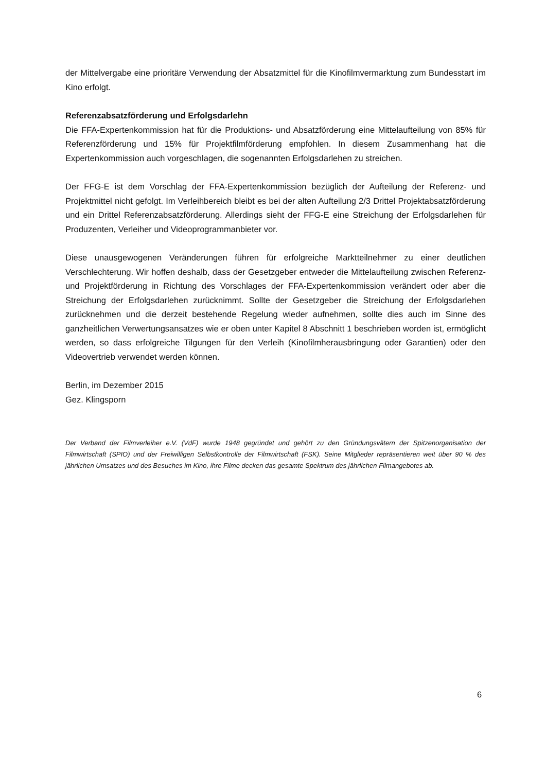der Mittelvergabe eine prioritäre Verwendung der Absatzmittel für die Kinofilmvermarktung zum Bundesstart im Kino erfolgt.
Referenzabsatzförderung und Erfolgsdarlehn
Die FFA-Expertenkommission hat für die Produktions- und Absatzförderung eine Mittelaufteilung von 85% für Referenzförderung und 15% für Projektfilmförderung empfohlen. In diesem Zusammenhang hat die Expertenkommission auch vorgeschlagen, die sogenannten Erfolgsdarlehen zu streichen.
Der FFG-E ist dem Vorschlag der FFA-Expertenkommission bezüglich der Aufteilung der Referenz- und Projektmittel nicht gefolgt. Im Verleihbereich bleibt es bei der alten Aufteilung 2/3 Drittel Projektabsatzförderung und ein Drittel Referenzabsatzförderung. Allerdings sieht der FFG-E eine Streichung der Erfolgsdarlehen für Produzenten, Verleiher und Videoprogrammanbieter vor.
Diese unausgewogenen Veränderungen führen für erfolgreiche Marktteilnehmer zu einer deutlichen Verschlechterung. Wir hoffen deshalb, dass der Gesetzgeber entweder die Mittelaufteilung zwischen Referenz- und Projektförderung in Richtung des Vorschlages der FFA-Expertenkommission verändert oder aber die Streichung der Erfolgsdarlehen zurücknimmt. Sollte der Gesetzgeber die Streichung der Erfolgsdarlehen zurücknehmen und die derzeit bestehende Regelung wieder aufnehmen, sollte dies auch im Sinne des ganzheitlichen Verwertungsansatzes wie er oben unter Kapitel 8 Abschnitt 1 beschrieben worden ist, ermöglicht werden, so dass erfolgreiche Tilgungen für den Verleih (Kinofilmherausbringung oder Garantien) oder den Videovertrieb verwendet werden können.
Berlin, im Dezember 2015
Gez. Klingsporn
Der Verband der Filmverleiher e.V. (VdF) wurde 1948 gegründet und gehört zu den Gründungsvätern der Spitzenorganisation der Filmwirtschaft (SPIO) und der Freiwilligen Selbstkontrolle der Filmwirtschaft (FSK). Seine Mitglieder repräsentieren weit über 90 % des jährlichen Umsatzes und des Besuches im Kino, ihre Filme decken das gesamte Spektrum des jährlichen Filmangebotes ab.
6